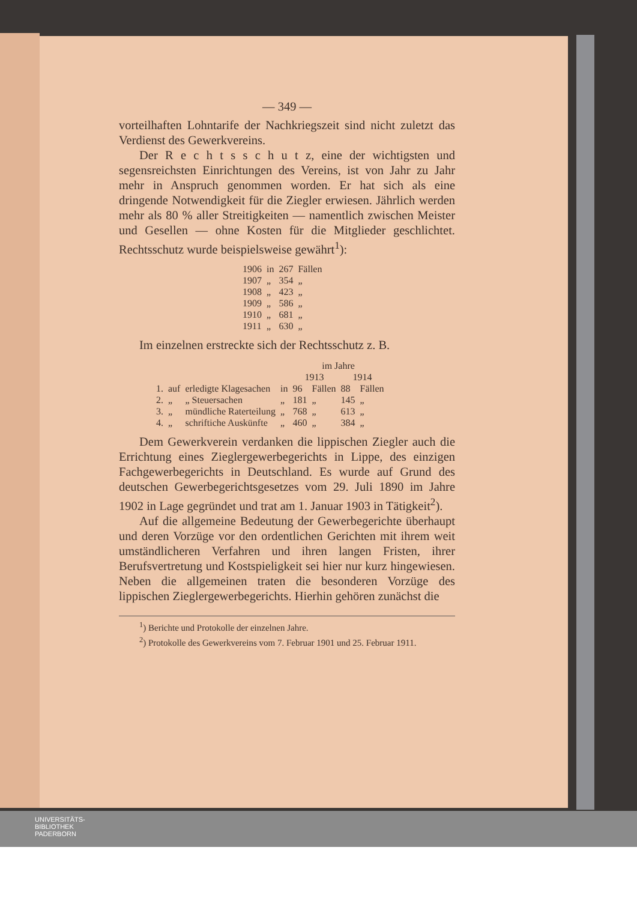— 349 —
vorteilhaften Lohntarife der Nachkriegszeit sind nicht zuletzt das Verdienst des Gewerkvereins.
Der R e c h t s s c h u t z, eine der wichtigsten und segensreichsten Einrichtungen des Vereins, ist von Jahr zu Jahr mehr in Anspruch genommen worden. Er hat sich als eine dringende Notwendigkeit für die Ziegler erwiesen. Jährlich werden mehr als 80 % aller Streitigkeiten — namentlich zwischen Meister und Gesellen — ohne Kosten für die Mitglieder geschlichtet. Rechtsschutz wurde beispielsweise gewährt<sup>1</sup>):
| 1906 | in | 267 | Fällen |
| 1907 | „ | 354 | „ |
| 1908 | „ | 423 | „ |
| 1909 | „ | 586 | „ |
| 1910 | „ | 681 | „ |
| 1911 | „ | 630 | „ |
Im einzelnen erstreckte sich der Rechtsschutz z. B.
| | | | | im Jahre | | | |
| | | | | 1913 | | 1914 | |
| 1. | auf | erledigte Klagesachen | in | 96 | Fällen | 88 | Fällen |
| 2. | „ | „ Steuersachen | „ | 181 | „ | 145 | „ |
| 3. | „ | mündliche Raterteilung | „ | 768 | „ | 613 | „ |
| 4. | „ | schriftiche Auskünfte | „ | 460 | „ | 384 | „ |
Dem Gewerkverein verdanken die lippischen Ziegler auch die Errichtung eines Zieglergewerbegerichts in Lippe, des einzigen Fachgewerbegerichts in Deutschland. Es wurde auf Grund des deutschen Gewerbegerichtsgesetzes vom 29. Juli 1890 im Jahre 1902 in Lage gegründet und trat am 1. Januar 1903 in Tätigkeit<sup>2</sup>).
Auf die allgemeine Bedeutung der Gewerbegerichte überhaupt und deren Vorzüge vor den ordentlichen Gerichten mit ihrem weit umständlicheren Verfahren und ihren langen Fristen, ihrer Berufsvertretung und Kostspieligkeit sei hier nur kurz hingewiesen. Neben die allgemeinen traten die besonderen Vorzüge des lippischen Zieglergewerbegerichts. Hierhin gehören zunächst die
<sup>1</sup>) Berichte und Protokolle der einzelnen Jahre.
<sup>2</sup>) Protokolle des Gewerkvereins vom 7. Februar 1901 und 25. Februar 1911.
UNIVERSITÄTS-
BIBLIOTHEK
PADERBORN